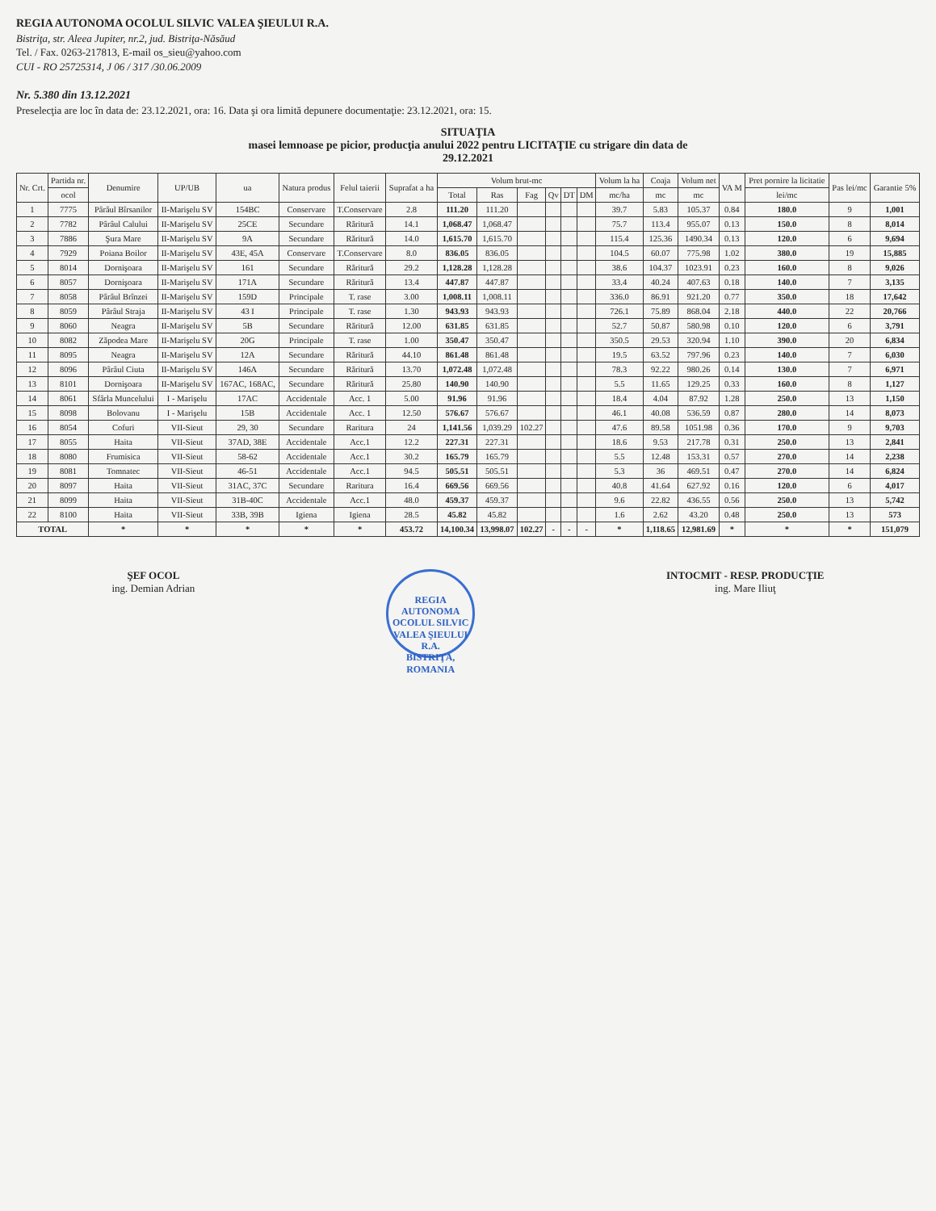REGIA AUTONOMA OCOLUL SILVIC VALEA ŞIEULUI R.A.
Bistriţa, str. Aleea Jupiter, nr.2, jud. Bistriţa-Năsăud
Tel. / Fax. 0263-217813, E-mail os_sieu@yahoo.com
CUI - RO 25725314, J 06 / 317 /30.06.2009
Nr. 5.380 din 13.12.2021
Preselecţia are loc în data de: 23.12.2021, ora: 16. Data şi ora limită depunere documentaţie: 23.12.2021, ora: 15.
SITUAŢIA
masei lemnoase pe picior, producţia anului 2022 pentru LICITAŢIE cu strigare din data de
29.12.2021
| Nr. Crt. | Partida nr. | Denumire | UP/UB | ua | Natura produs | Felul taierii | Suprafat a ha | Volum brut-mc | | | | | | Volum la ha | Coaja | Volum net | VA M | Pret pornire la licitatie | Pas lei/mc | Garantie 5% |
| --- | --- | --- | --- | --- | --- | --- | --- | --- | --- | --- | --- | --- | --- | --- | --- | --- | --- | --- | --- | --- |
| | ocol | | | | | | | Total | Ras | Fag | Qv | DT | DM | mc/ha | mc | mc | | lei/mc | | |
| 1 | 7775 | Pârâul Bîrsanilor | II-Marişelu SV | 154BC | Conservare | T.Conservare | 2.8 | 111.20 | 111.20 | | | | | 39.7 | 5.83 | 105.37 | 0.84 | 180.0 | 9 | 1,001 |
| 2 | 7782 | Pârâul Calului | II-Marişelu SV | 25CE | Secundare | Răritură | 14.1 | 1,068.47 | 1,068.47 | | | | | 75.7 | 113.4 | 955.07 | 0.13 | 150.0 | 8 | 8,014 |
| 3 | 7886 | Şura Mare | II-Marişelu SV | 9A | Secundare | Răritură | 14.0 | 1,615.70 | 1,615.70 | | | | | 115.4 | 125.36 | 1490.34 | 0.13 | 120.0 | 6 | 9,694 |
| 4 | 7929 | Poiana Boilor | II-Marişelu SV | 43E, 45A | Conservare | T.Conservare | 8.0 | 836.05 | 836.05 | | | | | 104.5 | 60.07 | 775.98 | 1.02 | 380.0 | 19 | 15,885 |
| 5 | 8014 | Dornişoara | II-Marişelu SV | 161 | Secundare | Răritură | 29.2 | 1,128.28 | 1,128.28 | | | | | 38.6 | 104.37 | 1023.91 | 0.23 | 160.0 | 8 | 9,026 |
| 6 | 8057 | Dornişoara | II-Marişelu SV | 171A | Secundare | Răritură | 13.4 | 447.87 | 447.87 | | | | | 33.4 | 40.24 | 407.63 | 0.18 | 140.0 | 7 | 3,135 |
| 7 | 8058 | Pârâul Brînzei | II-Marişelu SV | 159D | Principale | T. rase | 3.00 | 1,008.11 | 1,008.11 | | | | | 336.0 | 86.91 | 921.20 | 0.77 | 350.0 | 18 | 17,642 |
| 8 | 8059 | Pârâul Straja | II-Marişelu SV | 43 I | Principale | T. rase | 1.30 | 943.93 | 943.93 | | | | | 726.1 | 75.89 | 868.04 | 2.18 | 440.0 | 22 | 20,766 |
| 9 | 8060 | Neagra | II-Marişelu SV | 5B | Secundare | Răritură | 12.00 | 631.85 | 631.85 | | | | | 52.7 | 50.87 | 580.98 | 0.10 | 120.0 | 6 | 3,791 |
| 10 | 8082 | Zăpodea Mare | II-Marişelu SV | 20G | Principale | T. rase | 1.00 | 350.47 | 350.47 | | | | | 350.5 | 29.53 | 320.94 | 1.10 | 390.0 | 20 | 6,834 |
| 11 | 8095 | Neagra | II-Marişelu SV | 12A | Secundare | Răritură | 44.10 | 861.48 | 861.48 | | | | | 19.5 | 63.52 | 797.96 | 0.23 | 140.0 | 7 | 6,030 |
| 12 | 8096 | Pârâul Ciuta | II-Marişelu SV | 146A | Secundare | Răritură | 13.70 | 1,072.48 | 1,072.48 | | | | | 78.3 | 92.22 | 980.26 | 0.14 | 130.0 | 7 | 6,971 |
| 13 | 8101 | Dornişoara | II-Marişelu SV | 167AC, 168AC, | Secundare | Răritură | 25.80 | 140.90 | 140.90 | | | | | 5.5 | 11.65 | 129.25 | 0.33 | 160.0 | 8 | 1,127 |
| 14 | 8061 | Sfârla Muncelului | I - Marişelu | 17AC | Accidentale | Acc. 1 | 5.00 | 91.96 | 91.96 | | | | | 18.4 | 4.04 | 87.92 | 1.28 | 250.0 | 13 | 1,150 |
| 15 | 8098 | Bolovanu | I - Marişelu | 15B | Accidentale | Acc. 1 | 12.50 | 576.67 | 576.67 | | | | | 46.1 | 40.08 | 536.59 | 0.87 | 280.0 | 14 | 8,073 |
| 16 | 8054 | Cofuri | VII-Sieut | 29, 30 | Secundare | Raritura | 24 | 1,141.56 | 1,039.29 | 102.27 | | | | 47.6 | 89.58 | 1051.98 | 0.36 | 170.0 | 9 | 9,703 |
| 17 | 8055 | Haita | VII-Sieut | 37AD, 38E | Accidentale | Acc.1 | 12.2 | 227.31 | 227.31 | | | | | 18.6 | 9.53 | 217.78 | 0.31 | 250.0 | 13 | 2,841 |
| 18 | 8080 | Frumisica | VII-Sieut | 58-62 | Accidentale | Acc.1 | 30.2 | 165.79 | 165.79 | | | | | 5.5 | 12.48 | 153.31 | 0.57 | 270.0 | 14 | 2,238 |
| 19 | 8081 | Tomnatec | VII-Sieut | 46-51 | Accidentale | Acc.1 | 94.5 | 505.51 | 505.51 | | | | | 5.3 | 36 | 469.51 | 0.47 | 270.0 | 14 | 6,824 |
| 20 | 8097 | Haita | VII-Sieut | 31AC, 37C | Secundare | Raritura | 16.4 | 669.56 | 669.56 | | | | | 40.8 | 41.64 | 627.92 | 0.16 | 120.0 | 6 | 4,017 |
| 21 | 8099 | Haita | VII-Sieut | 31B-40C | Accidentale | Acc.1 | 48.0 | 459.37 | 459.37 | | | | | 9.6 | 22.82 | 436.55 | 0.56 | 250.0 | 13 | 5,742 |
| 22 | 8100 | Haita | VII-Sieut | 33B, 39B | Igiena | Igiena | 28.5 | 45.82 | 45.82 | | | | | 1.6 | 2.62 | 43.20 | 0.48 | 250.0 | 13 | 573 |
| TOTAL | | * | * | * | * | * | 453.72 | 14,100.34 | 13,998.07 | 102.27 | - | - | - | * | 1,118.65 | 12,981.69 | * | * | * | 151,079 |
ŞEF OCOL
ing. Demian Adrian
REGIA AUTONOMA OCOLUL SILVIC
VALEA ŞIEULUI R.A.
BISTRIŢA, ROMANIA
INTOCMIT - RESP. PRODUCŢIE
ing. Mare Iliuţ